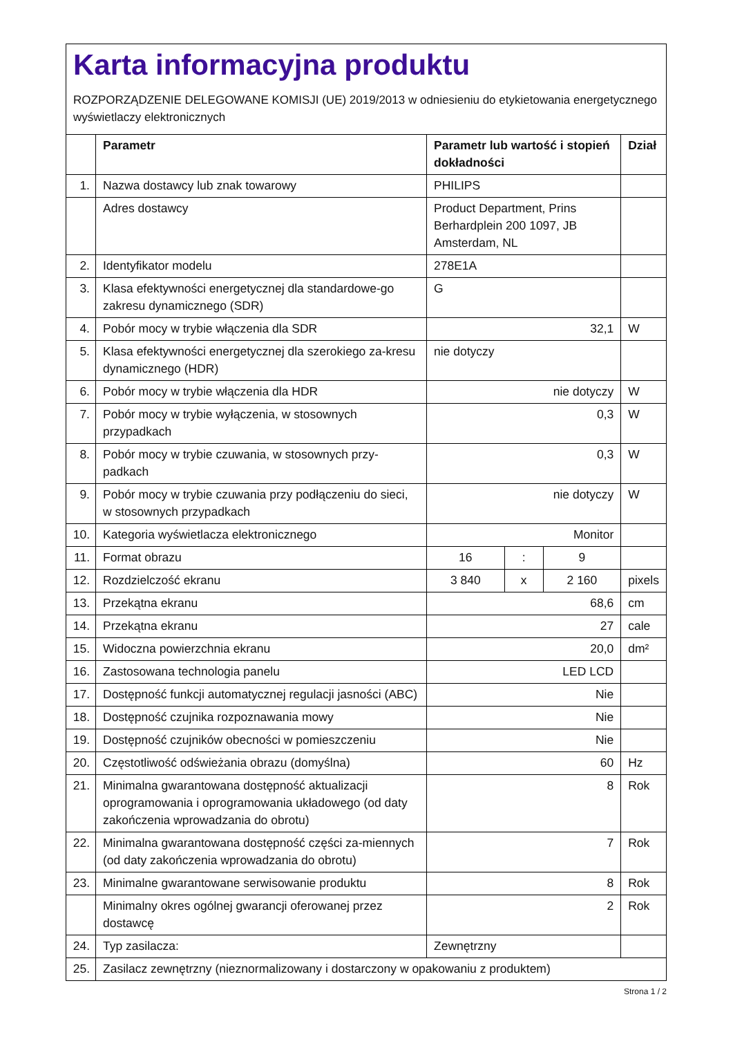Karta informacyjna produktu
ROZPORZĄDZENIE DELEGOWANE KOMISJI (UE) 2019/2013 w odniesieniu do etykietowania energetycznego wyświetlaczy elektronicznych
| | Parametr | Parametr lub wartość i stopień dokładności | | | Dział |
| --- | --- | --- | --- | --- | --- |
| 1. | Nazwa dostawcy lub znak towarowy | PHILIPS | | | |
| | Adres dostawcy | Product Department, Prins Berhardplein 200 1097, JB Amsterdam, NL | | | |
| 2. | Identyfikator modelu | 278E1A | | | |
| 3. | Klasa efektywności energetycznej dla standardowe-go zakresu dynamicznego (SDR) | G | | | |
| 4. | Pobór mocy w trybie włączenia dla SDR | 32,1 | | | W |
| 5. | Klasa efektywności energetycznej dla szerokiego za-kresu dynamicznego (HDR) | nie dotyczy | | | |
| 6. | Pobór mocy w trybie włączenia dla HDR | nie dotyczy | | | W |
| 7. | Pobór mocy w trybie wyłączenia, w stosownych przypadkach | 0,3 | | | W |
| 8. | Pobór mocy w trybie czuwania, w stosownych przy-padkach | 0,3 | | | W |
| 9. | Pobór mocy w trybie czuwania przy podłączeniu do sieci, w stosownych przypadkach | nie dotyczy | | | W |
| 10. | Kategoria wyświetlacza elektronicznego | Monitor | | | |
| 11. | Format obrazu | 16 | : | 9 | |
| 12. | Rozdzielczość ekranu | 3 840 | x | 2 160 | pixels |
| 13. | Przekątna ekranu | 68,6 | | | cm |
| 14. | Przekątna ekranu | 27 | | | cale |
| 15. | Widoczna powierzchnia ekranu | 20,0 | | | dm² |
| 16. | Zastosowana technologia panelu | LED LCD | | | |
| 17. | Dostępność funkcji automatycznej regulacji jasności (ABC) | Nie | | | |
| 18. | Dostępność czujnika rozpoznawania mowy | Nie | | | |
| 19. | Dostępność czujników obecności w pomieszczeniu | Nie | | | |
| 20. | Częstotliwość odświeżania obrazu (domyślna) | 60 | | | Hz |
| 21. | Minimalna gwarantowana dostępność aktualizacji oprogramowania i oprogramowania układowego (od daty zakończenia wprowadzania do obrotu) | 8 | | | Rok |
| 22. | Minimalna gwarantowana dostępność części za-miennych (od daty zakończenia wprowadzania do obrotu) | 7 | | | Rok |
| 23. | Minimalne gwarantowane serwisowanie produktu | 8 | | | Rok |
| | Minimalny okres ogólnej gwarancji oferowanej przez dostawcę | 2 | | | Rok |
| 24. | Typ zasilacza: | Zewnętrzny | | | |
| 25. | Zasilacz zewnętrzny (nieznormalizowany i dostarczony w opakowaniu z produktem) | | | | |
Strona 1 / 2